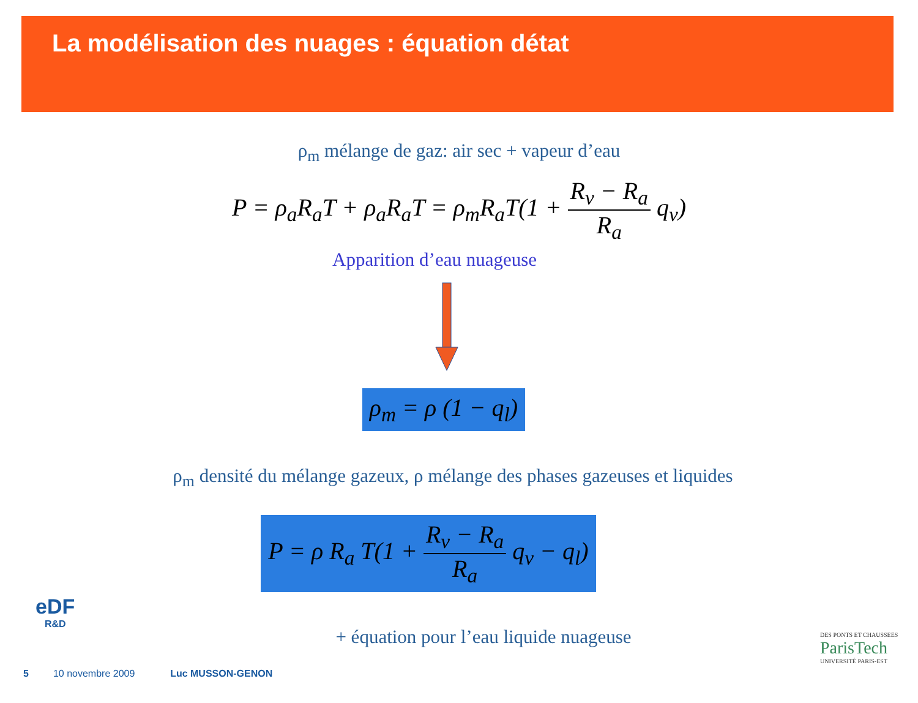La modélisation des nuages : équation détat
ρ<sub>m</sub> mélange de gaz: air sec + vapeur d’eau
P = ρ<sub>a</sub>R<sub>a</sub>T + ρ<sub>a</sub>R<sub>a</sub>T = ρ<sub>m</sub>R<sub>a</sub>T(1 + R<sub>v</sub> − R<sub>a</sub> R<sub>a</sub> q<sub>v</sub>)
Apparition d’eau nuageuse
ρ<sub>m</sub> = ρ (1 − q<sub>l</sub>)
ρ<sub>m</sub> densité du mélange gazeux, ρ mélange des phases gazeuses et liquides
P = ρ R<sub>a</sub> T(1 + R<sub>v</sub> − R<sub>a</sub> R<sub>a</sub> q<sub>v</sub> − q<sub>l</sub>)
+ équation pour l’eau liquide nuageuse
eDF
R&D
DES PONTS ET CHAUSSEES
ParisTech
UNIVERSITÉ PARIS-EST
5 10 novembre 2009 Luc MUSSON-GENON